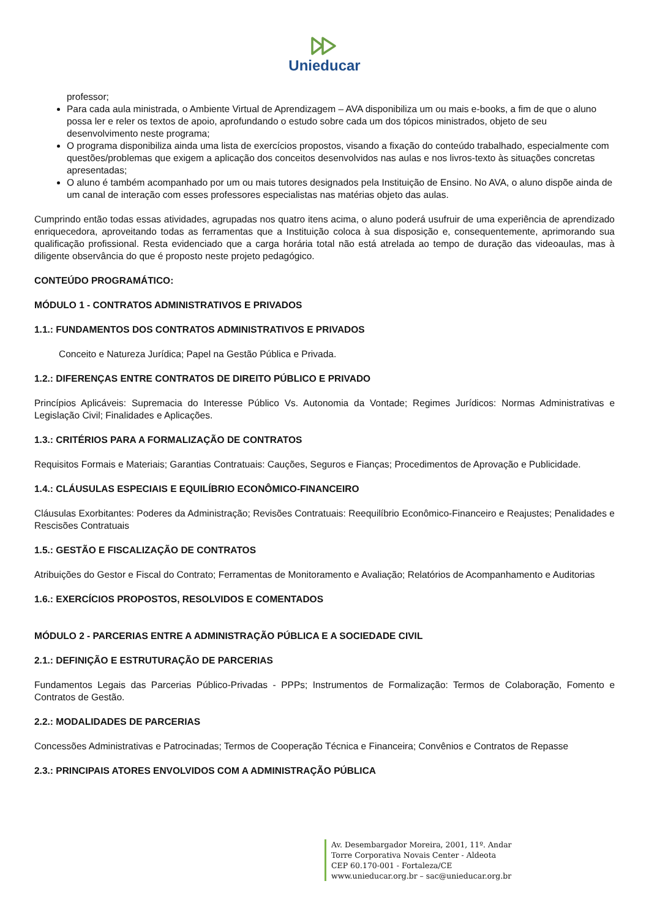Unieducar
professor;
Para cada aula ministrada, o Ambiente Virtual de Aprendizagem – AVA disponibiliza um ou mais e-books, a fim de que o aluno possa ler e reler os textos de apoio, aprofundando o estudo sobre cada um dos tópicos ministrados, objeto de seu desenvolvimento neste programa;
O programa disponibiliza ainda uma lista de exercícios propostos, visando a fixação do conteúdo trabalhado, especialmente com questões/problemas que exigem a aplicação dos conceitos desenvolvidos nas aulas e nos livros-texto às situações concretas apresentadas;
O aluno é também acompanhado por um ou mais tutores designados pela Instituição de Ensino. No AVA, o aluno dispõe ainda de um canal de interação com esses professores especialistas nas matérias objeto das aulas.
Cumprindo então todas essas atividades, agrupadas nos quatro itens acima, o aluno poderá usufruir de uma experiência de aprendizado enriquecedora, aproveitando todas as ferramentas que a Instituição coloca à sua disposição e, consequentemente, aprimorando sua qualificação profissional. Resta evidenciado que a carga horária total não está atrelada ao tempo de duração das videoaulas, mas à diligente observância do que é proposto neste projeto pedagógico.
CONTEÚDO PROGRAMÁTICO:
MÓDULO 1 - CONTRATOS ADMINISTRATIVOS E PRIVADOS
1.1.: FUNDAMENTOS DOS CONTRATOS ADMINISTRATIVOS E PRIVADOS
Conceito e Natureza Jurídica; Papel na Gestão Pública e Privada.
1.2.: DIFERENÇAS ENTRE CONTRATOS DE DIREITO PÚBLICO E PRIVADO
Princípios Aplicáveis: Supremacia do Interesse Público Vs. Autonomia da Vontade; Regimes Jurídicos: Normas Administrativas e Legislação Civil; Finalidades e Aplicações.
1.3.: CRITÉRIOS PARA A FORMALIZAÇÃO DE CONTRATOS
Requisitos Formais e Materiais; Garantias Contratuais: Cauções, Seguros e Fianças; Procedimentos de Aprovação e Publicidade.
1.4.: CLÁUSULAS ESPECIAIS E EQUILÍBRIO ECONÔMICO-FINANCEIRO
Cláusulas Exorbitantes: Poderes da Administração; Revisões Contratuais: Reequilíbrio Econômico-Financeiro e Reajustes; Penalidades e Rescisões Contratuais
1.5.: GESTÃO E FISCALIZAÇÃO DE CONTRATOS
Atribuições do Gestor e Fiscal do Contrato; Ferramentas de Monitoramento e Avaliação; Relatórios de Acompanhamento e Auditorias
1.6.: EXERCÍCIOS PROPOSTOS, RESOLVIDOS E COMENTADOS
MÓDULO 2 - PARCERIAS ENTRE A ADMINISTRAÇÃO PÚBLICA E A SOCIEDADE CIVIL
2.1.: DEFINIÇÃO E ESTRUTURAÇÃO DE PARCERIAS
Fundamentos Legais das Parcerias Público-Privadas - PPPs; Instrumentos de Formalização: Termos de Colaboração, Fomento e Contratos de Gestão.
2.2.: MODALIDADES DE PARCERIAS
Concessões Administrativas e Patrocinadas; Termos de Cooperação Técnica e Financeira; Convênios e Contratos de Repasse
2.3.: PRINCIPAIS ATORES ENVOLVIDOS COM A ADMINISTRAÇÃO PÚBLICA
Av. Desembargador Moreira, 2001, 11º. Andar
Torre Corporativa Novais Center - Aldeota
CEP 60.170-001 - Fortaleza/CE
www.unieducar.org.br – sac@unieducar.org.br